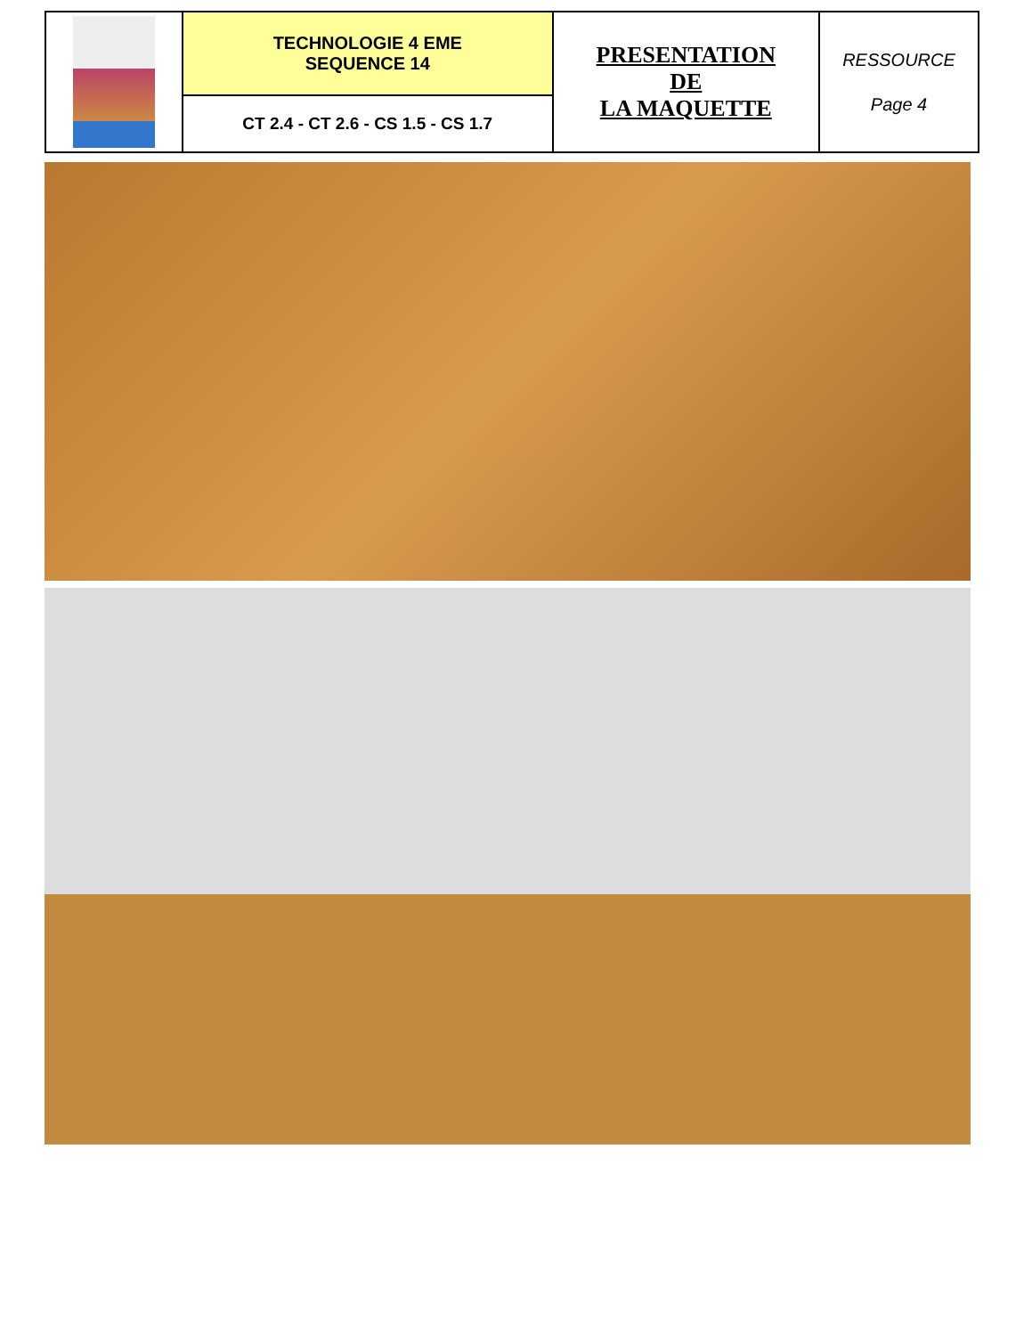| | TECHNOLOGIE 4 EME SEQUENCE 14 | PRESENTATION DE LA MAQUETTE | RESSOURCE Page 4 |
| | CT 2.4 - CT 2.6 - CS 1.5 - CS 1.7 | | |